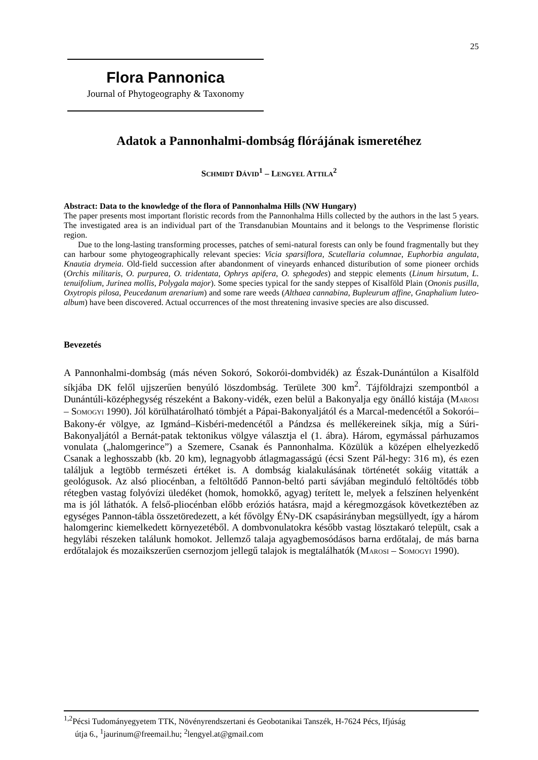25
Flora Pannonica
Journal of Phytogeography & Taxonomy
Adatok a Pannonhalmi-dombság flórájának ismeretéhez
SCHMIDT DÁVID<sup>1</sup> – LENGYEL ATTILA<sup>2</sup>
Abstract: Data to the knowledge of the flora of Pannonhalma Hills (NW Hungary)
The paper presents most important floristic records from the Pannonhalma Hills collected by the authors in the last 5 years. The investigated area is an individual part of the Transdanubian Mountains and it belongs to the Vesprimense floristic region.
Due to the long-lasting transforming processes, patches of semi-natural forests can only be found fragmentally but they can harbour some phytogeographically relevant species: Vicia sparsiflora, Scutellaria columnae, Euphorbia angulata, Knautia drymeia. Old-field succession after abandonment of vineyards enhanced disturibution of some pioneer orchids (Orchis militaris, O. purpurea, O. tridentata, Ophrys apifera, O. sphegodes) and steppic elements (Linum hirsutum, L. tenuifolium, Jurinea mollis, Polygala major). Some species typical for the sandy steppes of Kisalföld Plain (Ononis pusilla, Oxytropis pilosa, Peucedanum arenarium) and some rare weeds (Althaea cannabina, Bupleurum affine, Gnaphalium luteo-album) have been discovered. Actual occurrences of the most threatening invasive species are also discussed.
Bevezetés
A Pannonhalmi-dombság (más néven Sokoró, Sokorói-dombvidék) az Észak-Dunántúlon a Kisalföld síkjába DK felől ujjszerűen benyúló löszdombság. Területe 300 km<sup>2</sup>. Tájföldrajzi szempontból a Dunántúli-középhegység részeként a Bakony-vidék, ezen belül a Bakonyalja egy önálló kistája (MAROSI – SOMOGYI 1990). Jól körülhatárolható tömbjét a Pápai-Bakonyaljától és a Marcal-medencétől a Sokorói–Bakony-ér völgye, az Igmánd–Kisbéri-medencétől a Pándzsa és mellékereinek síkja, míg a Súri-Bakonyaljától a Bernát-patak tektonikus völgye választja el (1. ábra). Három, egymással párhuzamos vonulata („halomgerince”) a Szemere, Csanak és Pannonhalma. Közülük a középen elhelyezkedő Csanak a leghosszabb (kb. 20 km), legnagyobb átlagmagasságú (écsi Szent Pál-hegy: 316 m), és ezen találjuk a legtöbb természeti értéket is. A dombság kialakulásának történetét sokáig vitatták a geológusok. Az alsó pliocénban, a feltöltődő Pannon-beltó parti sávjában meginduló feltöltődés több rétegben vastag folyóvízi üledéket (homok, homokkő, agyag) terített le, melyek a felszínen helyenként ma is jól láthatók. A felső-pliocénban előbb eróziós hatásra, majd a kéregmozgások következtében az egységes Pannon-tábla összetöredezett, a két fővölgy ÉNy-DK csapásirányban megsüllyedt, így a három halomgerinc kiemelkedett környezetéből. A dombvonulatokra később vastag lösztakaró települt, csak a hegylábi részeken találunk homokot. Jellemző talaja agyagbemosódásos barna erdőtalaj, de más barna erdőtalajok és mozaikszerűen csernozjom jellegű talajok is megtalálhatók (MAROSI – SOMOGYI 1990).
<sup>1,2</sup>Pécsi Tudományegyetem TTK, Növényrendszertani és Geobotanikai Tanszék, H-7624 Pécs, Ifjúság
útja 6., <sup>1</sup>jaurinum@freemail.hu; <sup>2</sup>lengyel.at@gmail.com